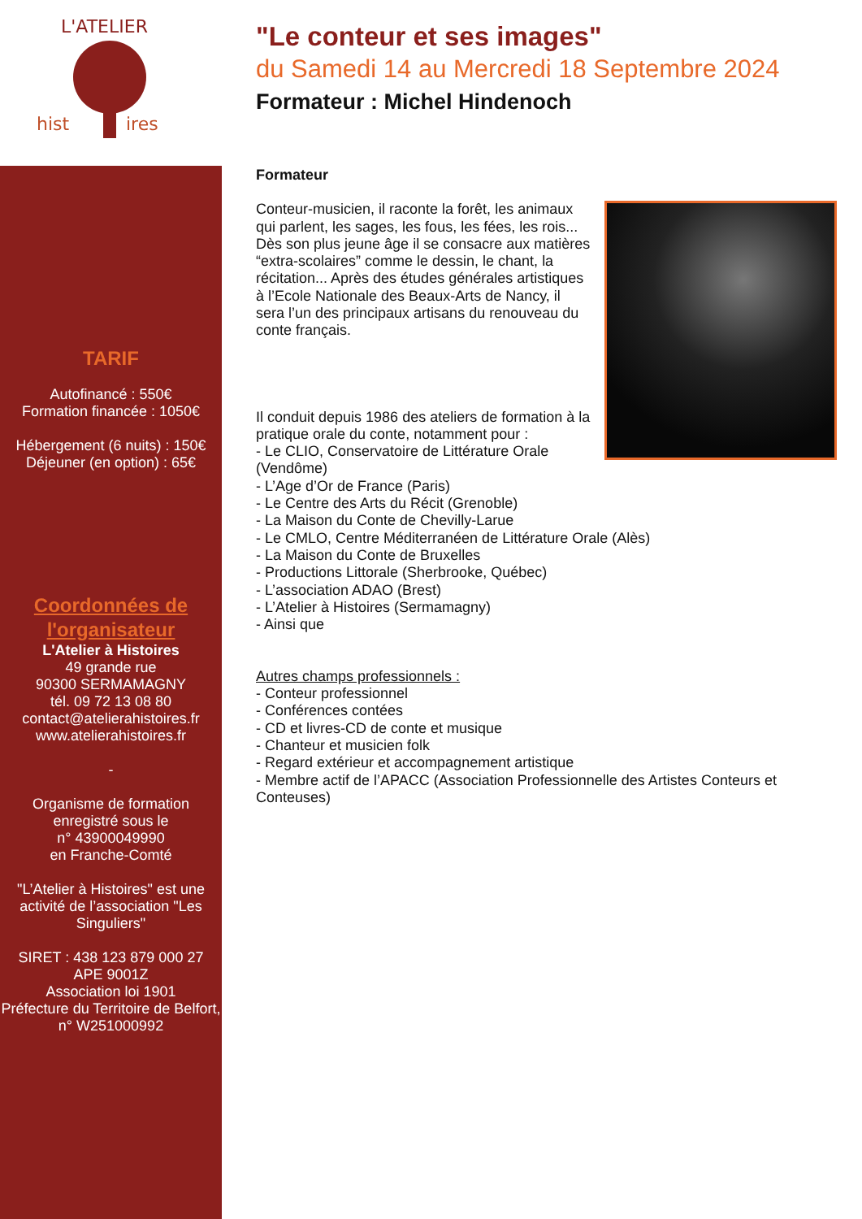hist
ires
L'ATELIER
TARIF
Autofinancé : 550€
Formation financée : 1050€
Hébergement (6 nuits) : 150€
Déjeuner (en option) : 65€
Coordonnées de l'organisateur
L'Atelier à Histoires
49 grande rue
90300 SERMAMAGNY
tél. 09 72 13 08 80
contact@atelierahistoires.fr
www.atelierahistoires.fr
-
Organisme de formation enregistré sous le
n° 43900049990
en Franche-Comté
"L’Atelier à Histoires" est une activité de l’association "Les Singuliers"
SIRET : 438 123 879 000 27
APE 9001Z
Association loi 1901
Préfecture du Territoire de Belfort, n° W251000992
"Le conteur et ses images"
du Samedi 14 au Mercredi 18 Septembre 2024
Formateur : Michel Hindenoch
Formateur
Conteur-musicien, il raconte la forêt, les animaux qui parlent, les sages, les fous, les fées, les rois... Dès son plus jeune âge il se consacre aux matières “extra-scolaires” comme le dessin, le chant, la récitation... Après des études générales artistiques à l’Ecole Nationale des Beaux-Arts de Nancy, il sera l’un des principaux artisans du renouveau du conte français.
Il conduit depuis 1986 des ateliers de formation à la pratique orale du conte, notamment pour :
- Le CLIO, Conservatoire de Littérature Orale (Vendôme)
- L’Age d’Or de France (Paris)
- Le Centre des Arts du Récit (Grenoble)
- La Maison du Conte de Chevilly-Larue
- Le CMLO, Centre Méditerranéen de Littérature Orale (Alès)
- La Maison du Conte de Bruxelles
- Productions Littorale (Sherbrooke, Québec)
- L’association ADAO (Brest)
- L’Atelier à Histoires (Sermamagny)
- Ainsi que
Autres champs professionnels :
- Conteur professionnel
- Conférences contées
- CD et livres-CD de conte et musique
- Chanteur et musicien folk
- Regard extérieur et accompagnement artistique
- Membre actif de l’APACC (Association Professionnelle des Artistes Conteurs et Conteuses)